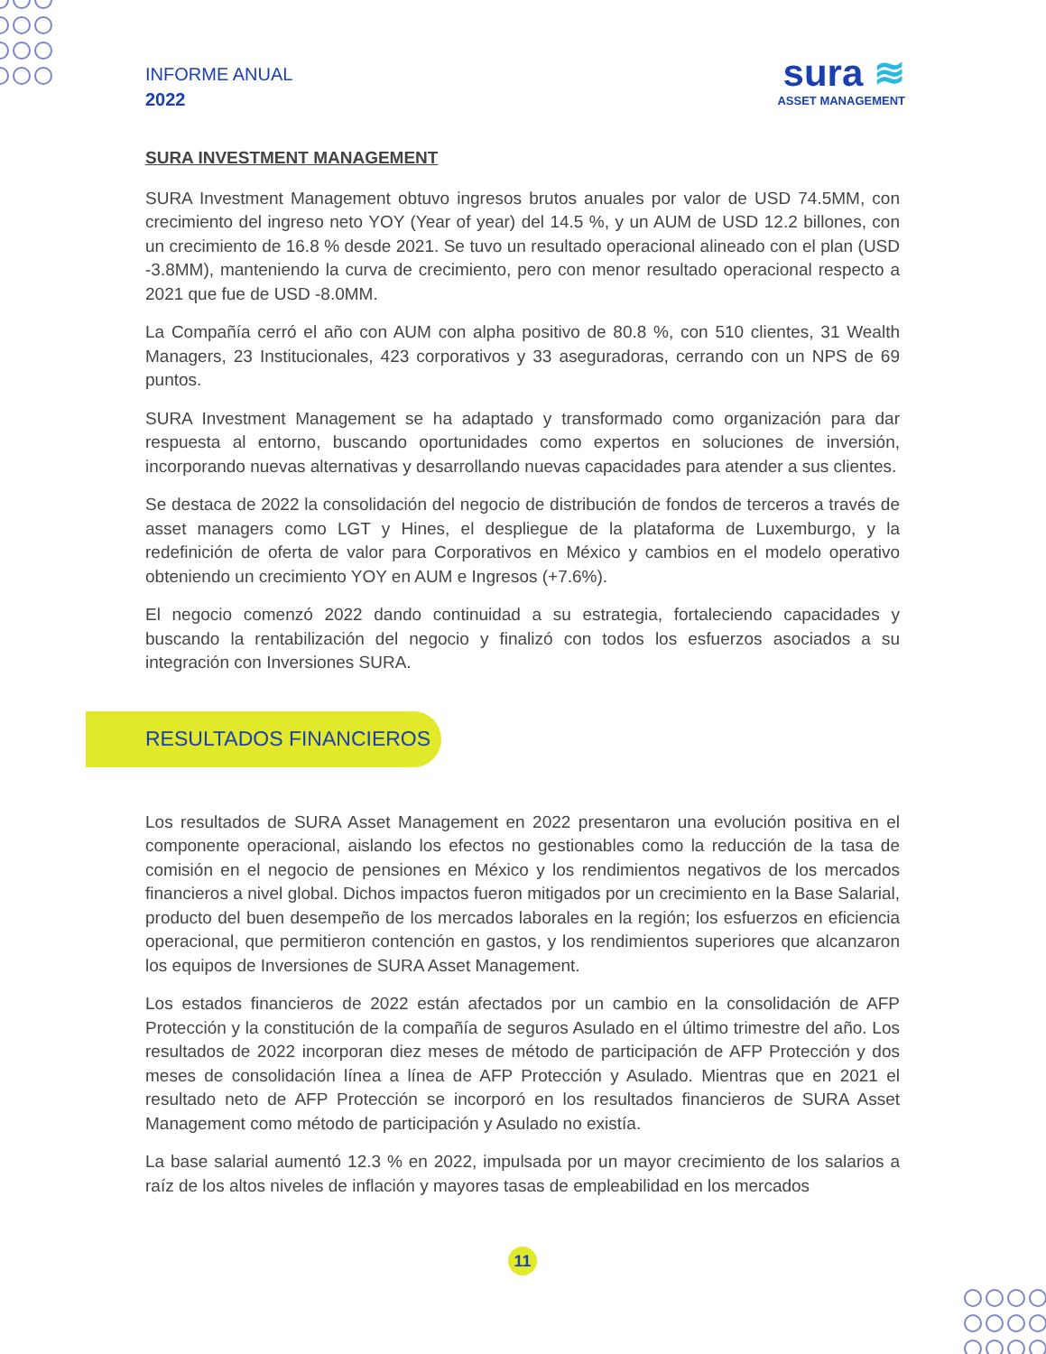INFORME ANUAL
2022
sura ≋
ASSET MANAGEMENT
SURA INVESTMENT MANAGEMENT
SURA Investment Management obtuvo ingresos brutos anuales por valor de USD 74.5MM, con crecimiento del ingreso neto YOY (Year of year) del 14.5 %, y un AUM de USD 12.2 billones, con un crecimiento de 16.8 % desde 2021. Se tuvo un resultado operacional alineado con el plan (USD -3.8MM), manteniendo la curva de crecimiento, pero con menor resultado operacional respecto a 2021 que fue de USD -8.0MM.
La Compañía cerró el año con AUM con alpha positivo de 80.8 %, con 510 clientes, 31 Wealth Managers, 23 Institucionales, 423 corporativos y 33 aseguradoras, cerrando con un NPS de 69 puntos.
SURA Investment Management se ha adaptado y transformado como organización para dar respuesta al entorno, buscando oportunidades como expertos en soluciones de inversión, incorporando nuevas alternativas y desarrollando nuevas capacidades para atender a sus clientes.
Se destaca de 2022 la consolidación del negocio de distribución de fondos de terceros a través de asset managers como LGT y Hines, el despliegue de la plataforma de Luxemburgo, y la redefinición de oferta de valor para Corporativos en México y cambios en el modelo operativo obteniendo un crecimiento YOY en AUM e Ingresos (+7.6%).
El negocio comenzó 2022 dando continuidad a su estrategia, fortaleciendo capacidades y buscando la rentabilización del negocio y finalizó con todos los esfuerzos asociados a su integración con Inversiones SURA.
RESULTADOS FINANCIEROS
Los resultados de SURA Asset Management en 2022 presentaron una evolución positiva en el componente operacional, aislando los efectos no gestionables como la reducción de la tasa de comisión en el negocio de pensiones en México y los rendimientos negativos de los mercados financieros a nivel global. Dichos impactos fueron mitigados por un crecimiento en la Base Salarial, producto del buen desempeño de los mercados laborales en la región; los esfuerzos en eficiencia operacional, que permitieron contención en gastos, y los rendimientos superiores que alcanzaron los equipos de Inversiones de SURA Asset Management.
Los estados financieros de 2022 están afectados por un cambio en la consolidación de AFP Protección y la constitución de la compañía de seguros Asulado en el último trimestre del año. Los resultados de 2022 incorporan diez meses de método de participación de AFP Protección y dos meses de consolidación línea a línea de AFP Protección y Asulado. Mientras que en 2021 el resultado neto de AFP Protección se incorporó en los resultados financieros de SURA Asset Management como método de participación y Asulado no existía.
La base salarial aumentó 12.3 % en 2022, impulsada por un mayor crecimiento de los salarios a raíz de los altos niveles de inflación y mayores tasas de empleabilidad en los mercados
11